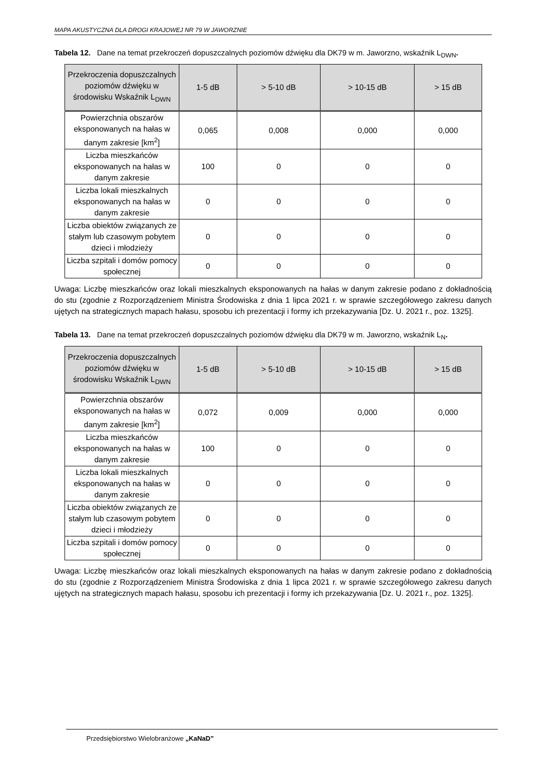MAPA AKUSTYCZNA DLA DROGI KRAJOWEJ NR 79 W JAWORZNIE
Tabela 12. Dane na temat przekroczeń dopuszczalnych poziomów dźwięku dla DK79 w m. Jaworzno, wskaźnik L<sub>DWN</sub>.
| Przekroczenia dopuszczalnych poziomów dźwięku w środowisku Wskaźnik L<sub>DWN</sub> | 1-5 dB | > 5-10 dB | > 10-15 dB | > 15 dB |
| --- | --- | --- | --- | --- |
| Powierzchnia obszarów eksponowanych na hałas w danym zakresie [km<sup>2</sup>] | 0,065 | 0,008 | 0,000 | 0,000 |
| Liczba mieszkańców eksponowanych na hałas w danym zakresie | 100 | 0 | 0 | 0 |
| Liczba lokali mieszkalnych eksponowanych na hałas w danym zakresie | 0 | 0 | 0 | 0 |
| Liczba obiektów związanych ze stałym lub czasowym pobytem dzieci i młodzieży | 0 | 0 | 0 | 0 |
| Liczba szpitali i domów pomocy społecznej | 0 | 0 | 0 | 0 |
Uwaga: Liczbę mieszkańców oraz lokali mieszkalnych eksponowanych na hałas w danym zakresie podano z dokładnością do stu (zgodnie z Rozporządzeniem Ministra Środowiska z dnia 1 lipca 2021 r. w sprawie szczegółowego zakresu danych ujętych na strategicznych mapach hałasu, sposobu ich prezentacji i formy ich przekazywania [Dz. U. 2021 r., poz. 1325].
Tabela 13. Dane na temat przekroczeń dopuszczalnych poziomów dźwięku dla DK79 w m. Jaworzno, wskaźnik L<sub>N</sub>.
| Przekroczenia dopuszczalnych poziomów dźwięku w środowisku Wskaźnik L<sub>DWN</sub> | 1-5 dB | > 5-10 dB | > 10-15 dB | > 15 dB |
| --- | --- | --- | --- | --- |
| Powierzchnia obszarów eksponowanych na hałas w danym zakresie [km<sup>2</sup>] | 0,072 | 0,009 | 0,000 | 0,000 |
| Liczba mieszkańców eksponowanych na hałas w danym zakresie | 100 | 0 | 0 | 0 |
| Liczba lokali mieszkalnych eksponowanych na hałas w danym zakresie | 0 | 0 | 0 | 0 |
| Liczba obiektów związanych ze stałym lub czasowym pobytem dzieci i młodzieży | 0 | 0 | 0 | 0 |
| Liczba szpitali i domów pomocy społecznej | 0 | 0 | 0 | 0 |
Uwaga: Liczbę mieszkańców oraz lokali mieszkalnych eksponowanych na hałas w danym zakresie podano z dokładnością do stu (zgodnie z Rozporządzeniem Ministra Środowiska z dnia 1 lipca 2021 r. w sprawie szczegółowego zakresu danych ujętych na strategicznych mapach hałasu, sposobu ich prezentacji i formy ich przekazywania [Dz. U. 2021 r., poz. 1325].
Przedsiębiorstwo Wielobranżowe „KaNaD”